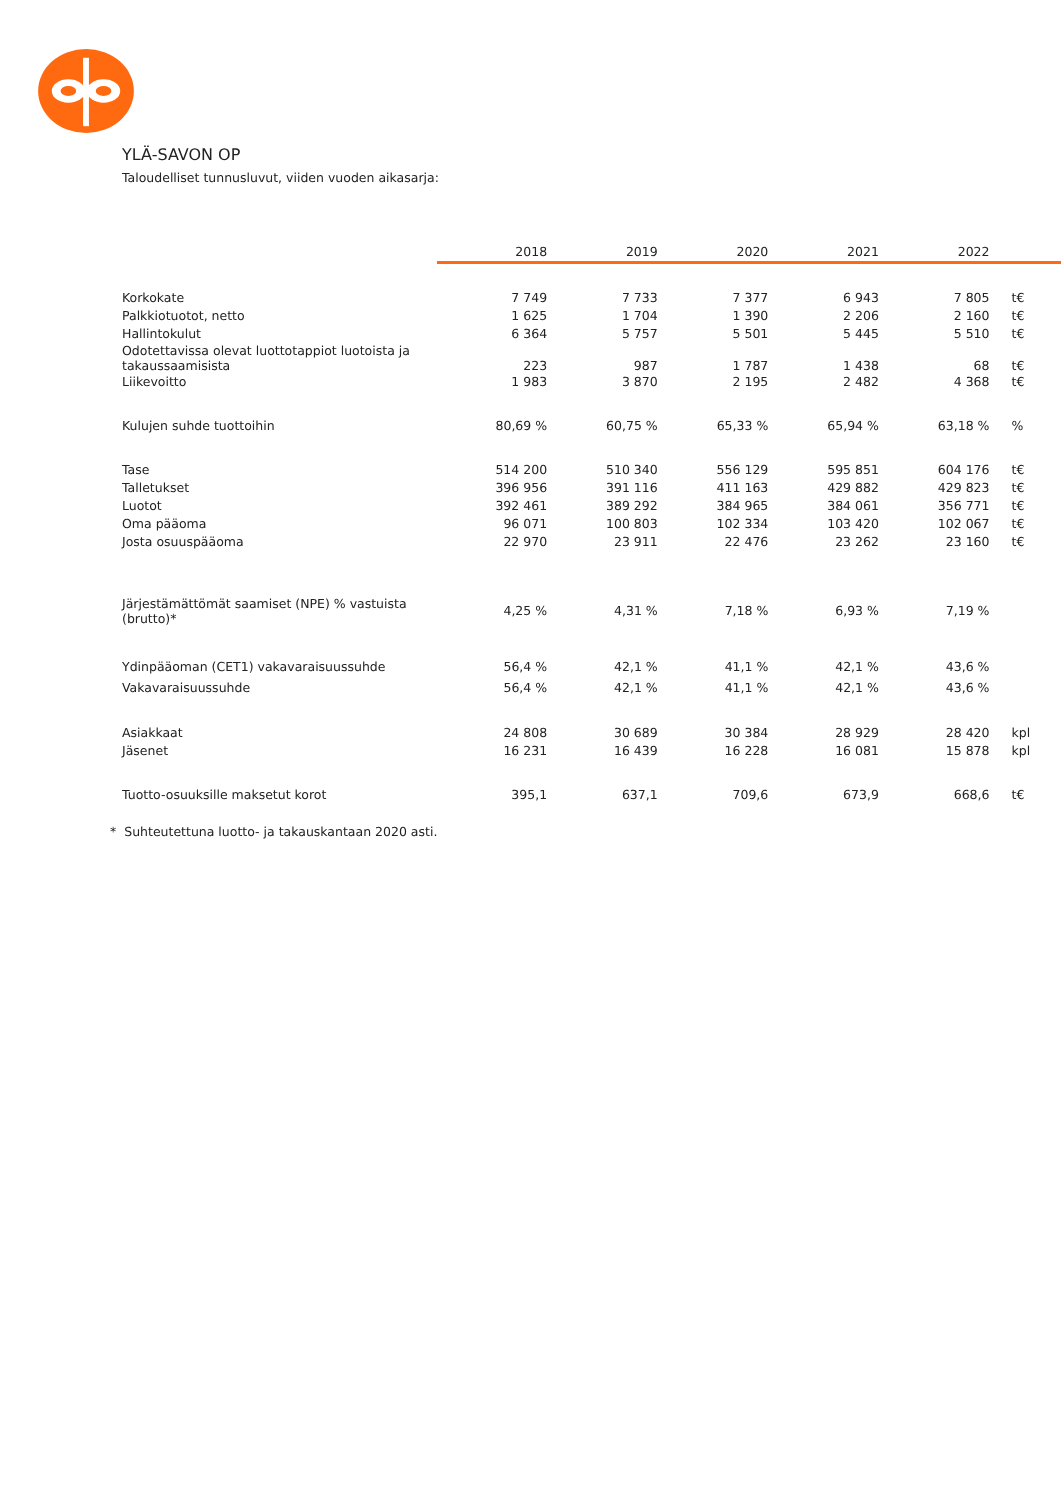YLÄ-SAVON OP
Taloudelliset tunnusluvut, viiden vuoden aikasarja:
| | 2018 | 2019 | 2020 | 2021 | 2022 | |
| Korkokate | 7 749 | 7 733 | 7 377 | 6 943 | 7 805 | t€ |
| Palkkiotuotot, netto | 1 625 | 1 704 | 1 390 | 2 206 | 2 160 | t€ |
| Hallintokulut | 6 364 | 5 757 | 5 501 | 5 445 | 5 510 | t€ |
| Odotettavissa olevat luottotappiot luotoista ja takaussaamisista | 223 | 987 | 1 787 | 1 438 | 68 | t€ |
| Liikevoitto | 1 983 | 3 870 | 2 195 | 2 482 | 4 368 | t€ |
| Kulujen suhde tuottoihin | 80,69 % | 60,75 % | 65,33 % | 65,94 % | 63,18 % | % |
| Tase | 514 200 | 510 340 | 556 129 | 595 851 | 604 176 | t€ |
| Talletukset | 396 956 | 391 116 | 411 163 | 429 882 | 429 823 | t€ |
| Luotot | 392 461 | 389 292 | 384 965 | 384 061 | 356 771 | t€ |
| Oma pääoma | 96 071 | 100 803 | 102 334 | 103 420 | 102 067 | t€ |
| Josta osuuspääoma | 22 970 | 23 911 | 22 476 | 23 262 | 23 160 | t€ |
| Järjestämättömät saamiset (NPE) % vastuista (brutto)* | 4,25 % | 4,31 % | 7,18 % | 6,93 % | 7,19 % | |
| Ydinpääoman (CET1) vakavaraisuussuhde | 56,4 % | 42,1 % | 41,1 % | 42,1 % | 43,6 % | |
| Vakavaraisuussuhde | 56,4 % | 42,1 % | 41,1 % | 42,1 % | 43,6 % | |
| Asiakkaat | 24 808 | 30 689 | 30 384 | 28 929 | 28 420 | kpl |
| Jäsenet | 16 231 | 16 439 | 16 228 | 16 081 | 15 878 | kpl |
| Tuotto-osuuksille maksetut korot | 395,1 | 637,1 | 709,6 | 673,9 | 668,6 | t€ |
* Suhteutettuna luotto- ja takauskantaan 2020 asti.